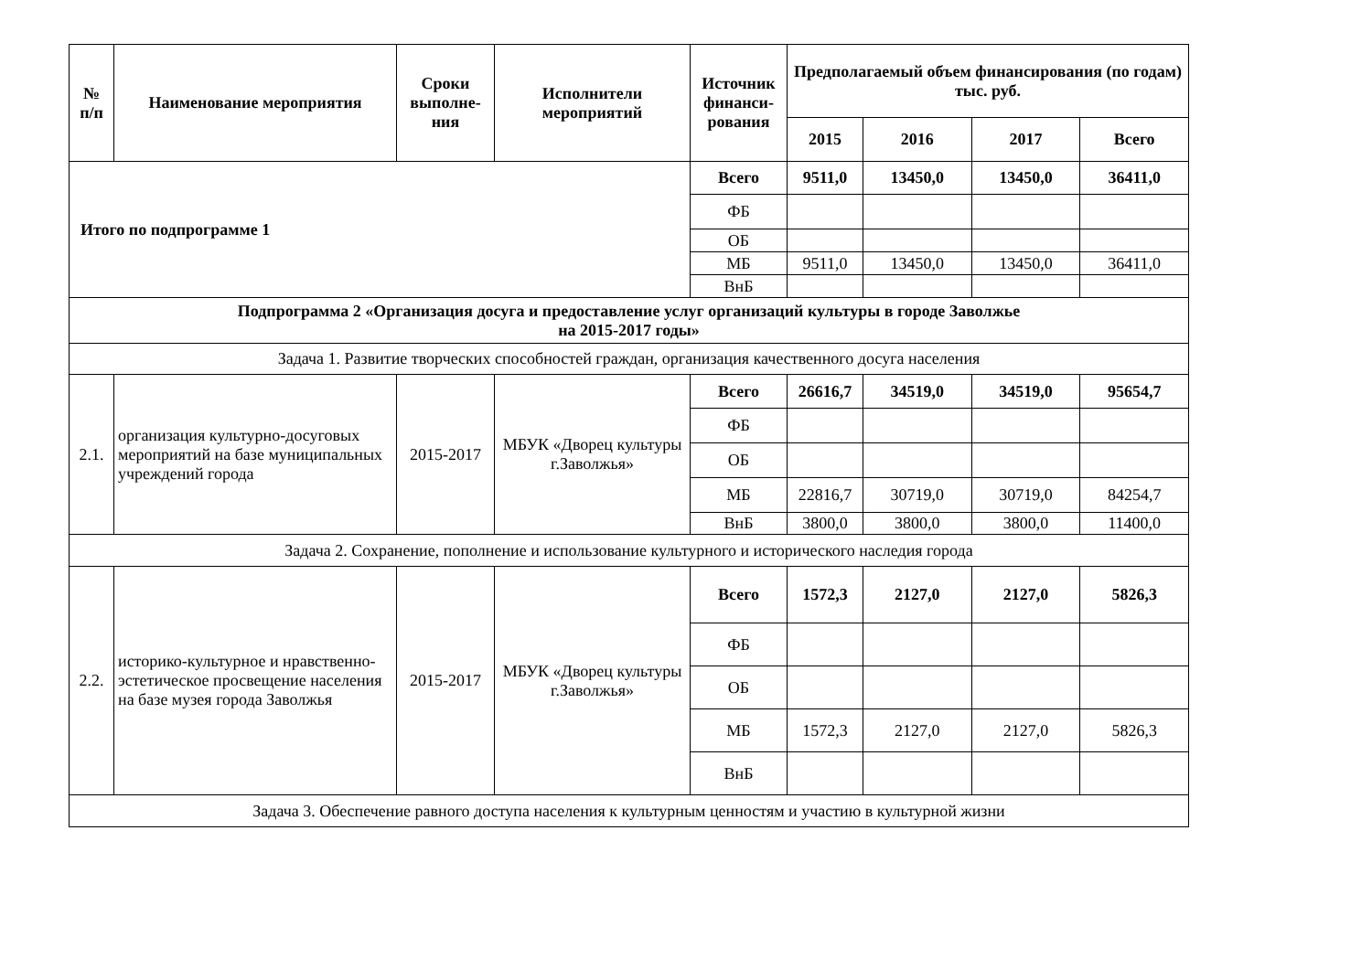| № п/п | Наименование мероприятия | Сроки выполне-ния | Исполнители мероприятий | Источник финанси-рования | Предполагаемый объем финансирования (по годам) тыс. руб. | | | |
| --- | --- | --- | --- | --- | --- | --- | --- | --- |
| | | | | | 2015 | 2016 | 2017 | Всего |
| Итого по подпрограмме 1 | | | | Всего | 9511,0 | 13450,0 | 13450,0 | 36411,0 |
| | | | | ФБ | | | | |
| | | | | ОБ | | | | |
| | | | | МБ | 9511,0 | 13450,0 | 13450,0 | 36411,0 |
| | | | | ВнБ | | | | |
| Подпрограмма 2 «Организация досуга и предоставление услуг организаций культуры в городе Заволжье на 2015-2017 годы» | | | | | | | | |
| Задача 1. Развитие творческих способностей граждан, организация качественного досуга населения | | | | | | | | |
| 2.1. | организация культурно-досуговых мероприятий на базе муниципальных учреждений города | 2015-2017 | МБУК «Дворец культуры г.Заволжья» | Всего | 26616,7 | 34519,0 | 34519,0 | 95654,7 |
| | | | | ФБ | | | | |
| | | | | ОБ | | | | |
| | | | | МБ | 22816,7 | 30719,0 | 30719,0 | 84254,7 |
| | | | | ВнБ | 3800,0 | 3800,0 | 3800,0 | 11400,0 |
| Задача 2. Сохранение, пополнение и использование культурного и исторического наследия города | | | | | | | | |
| 2.2. | историко-культурное и нравственно-эстетическое просвещение населения на базе музея города Заволжья | 2015-2017 | МБУК «Дворец культуры г.Заволжья» | Всего | 1572,3 | 2127,0 | 2127,0 | 5826,3 |
| | | | | ФБ | | | | |
| | | | | ОБ | | | | |
| | | | | МБ | 1572,3 | 2127,0 | 2127,0 | 5826,3 |
| | | | | ВнБ | | | | |
| Задача 3. Обеспечение равного доступа населения к культурным ценностям и участию в культурной жизни | | | | | | | | |